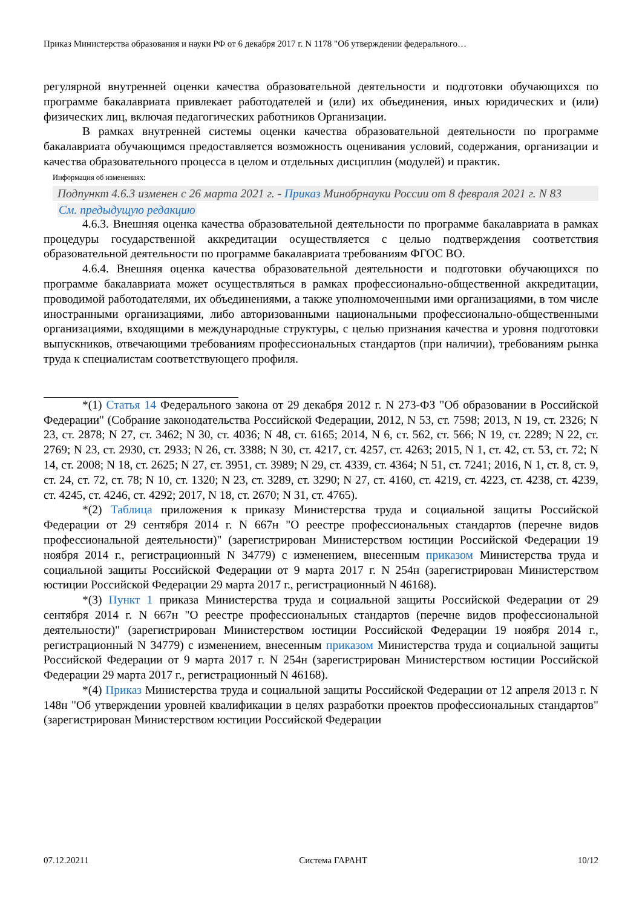Приказ Министерства образования и науки РФ от 6 декабря 2017 г. N 1178 "Об утверждении федерального…
регулярной внутренней оценки качества образовательной деятельности и подготовки обучающихся по программе бакалавриата привлекает работодателей и (или) их объединения, иных юридических и (или) физических лиц, включая педагогических работников Организации.
В рамках внутренней системы оценки качества образовательной деятельности по программе бакалавриата обучающимся предоставляется возможность оценивания условий, содержания, организации и качества образовательного процесса в целом и отдельных дисциплин (модулей) и практик.
Информация об изменениях:
Подпункт 4.6.3 изменен с 26 марта 2021 г. - Приказ Минобрнауки России от 8 февраля 2021 г. N 83
См. предыдущую редакцию
4.6.3. Внешняя оценка качества образовательной деятельности по программе бакалавриата в рамках процедуры государственной аккредитации осуществляется с целью подтверждения соответствия образовательной деятельности по программе бакалавриата требованиям ФГОС ВО.
4.6.4. Внешняя оценка качества образовательной деятельности и подготовки обучающихся по программе бакалавриата может осуществляться в рамках профессионально-общественной аккредитации, проводимой работодателями, их объединениями, а также уполномоченными ими организациями, в том числе иностранными организациями, либо авторизованными национальными профессионально-общественными организациями, входящими в международные структуры, с целью признания качества и уровня подготовки выпускников, отвечающими требованиям профессиональных стандартов (при наличии), требованиям рынка труда к специалистам соответствующего профиля.
*(1) Статья 14 Федерального закона от 29 декабря 2012 г. N 273-ФЗ "Об образовании в Российской Федерации" (Собрание законодательства Российской Федерации, 2012, N 53, ст. 7598; 2013, N 19, ст. 2326; N 23, ст. 2878; N 27, ст. 3462; N 30, ст. 4036; N 48, ст. 6165; 2014, N 6, ст. 562, ст. 566; N 19, ст. 2289; N 22, ст. 2769; N 23, ст. 2930, ст. 2933; N 26, ст. 3388; N 30, ст. 4217, ст. 4257, ст. 4263; 2015, N 1, ст. 42, ст. 53, ст. 72; N 14, ст. 2008; N 18, ст. 2625; N 27, ст. 3951, ст. 3989; N 29, ст. 4339, ст. 4364; N 51, ст. 7241; 2016, N 1, ст. 8, ст. 9, ст. 24, ст. 72, ст. 78; N 10, ст. 1320; N 23, ст. 3289, ст. 3290; N 27, ст. 4160, ст. 4219, ст. 4223, ст. 4238, ст. 4239, ст. 4245, ст. 4246, ст. 4292; 2017, N 18, ст. 2670; N 31, ст. 4765).
*(2) Таблица приложения к приказу Министерства труда и социальной защиты Российской Федерации от 29 сентября 2014 г. N 667н "О реестре профессиональных стандартов (перечне видов профессиональной деятельности)" (зарегистрирован Министерством юстиции Российской Федерации 19 ноября 2014 г., регистрационный N 34779) с изменением, внесенным приказом Министерства труда и социальной защиты Российской Федерации от 9 марта 2017 г. N 254н (зарегистрирован Министерством юстиции Российской Федерации 29 марта 2017 г., регистрационный N 46168).
*(3) Пункт 1 приказа Министерства труда и социальной защиты Российской Федерации от 29 сентября 2014 г. N 667н "О реестре профессиональных стандартов (перечне видов профессиональной деятельности)" (зарегистрирован Министерством юстиции Российской Федерации 19 ноября 2014 г., регистрационный N 34779) с изменением, внесенным приказом Министерства труда и социальной защиты Российской Федерации от 9 марта 2017 г. N 254н (зарегистрирован Министерством юстиции Российской Федерации 29 марта 2017 г., регистрационный N 46168).
*(4) Приказ Министерства труда и социальной защиты Российской Федерации от 12 апреля 2013 г. N 148н "Об утверждении уровней квалификации в целях разработки проектов профессиональных стандартов" (зарегистрирован Министерством юстиции Российской Федерации
07.12.20211 Система ГАРАНТ 10/12